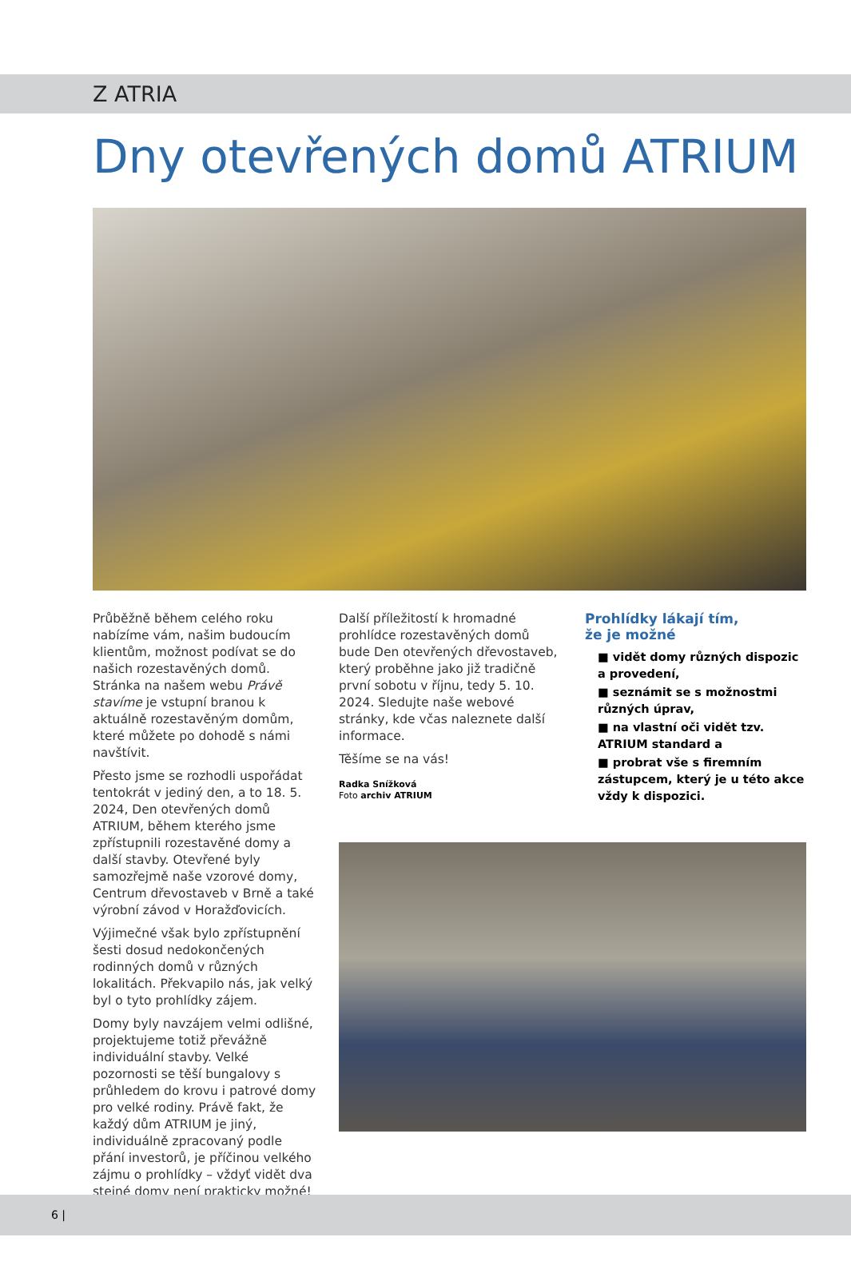Z ATRIA
Dny otevřených domů ATRIUM
Průběžně během celého roku nabízíme vám, našim budoucím klientům, možnost podívat se do našich rozestavěných domů. Stránka na našem webu Právě stavíme je vstupní branou k aktuálně rozestavěným domům, které můžete po dohodě s námi navštívit.
Přesto jsme se rozhodli uspořádat tentokrát v jediný den, a to 18. 5. 2024, Den otevřených domů ATRIUM, během kterého jsme zpřístupnili rozestavěné domy a další stavby. Otevřené byly samozřejmě naše vzorové domy, Centrum dřevostaveb v Brně a také výrobní závod v Horažďovicích.
Výjimečné však bylo zpřístupnění šesti dosud nedokončených rodinných domů v různých lokalitách. Překvapilo nás, jak velký byl o tyto prohlídky zájem.
Domy byly navzájem velmi odlišné, projektujeme totiž převážně individuální stavby. Velké pozornosti se těší bungalovy s průhledem do krovu i patrové domy pro velké rodiny. Právě fakt, že každý dům ATRIUM je jiný, individuálně zpracovaný podle přání investorů, je příčinou velkého zájmu o prohlídky – vždyť vidět dva stejné domy není prakticky možné!
Další příležitostí k hromadné prohlídce rozestavěných domů bude Den otevřených dřevostaveb, který proběhne jako již tradičně první sobotu v říjnu, tedy 5. 10. 2024. Sledujte naše webové stránky, kde včas naleznete další informace.
Těšíme se na vás!
Radka Snížková
Foto archiv ATRIUM
Prohlídky lákají tím,
že je možné
■ vidět domy různých dispozic a provedení,
■ seznámit se s možnostmi různých úprav,
■ na vlastní oči vidět tzv. ATRIUM standard a
■ probrat vše s firemním zástupcem, který je u této akce vždy k dispozici.
6 |